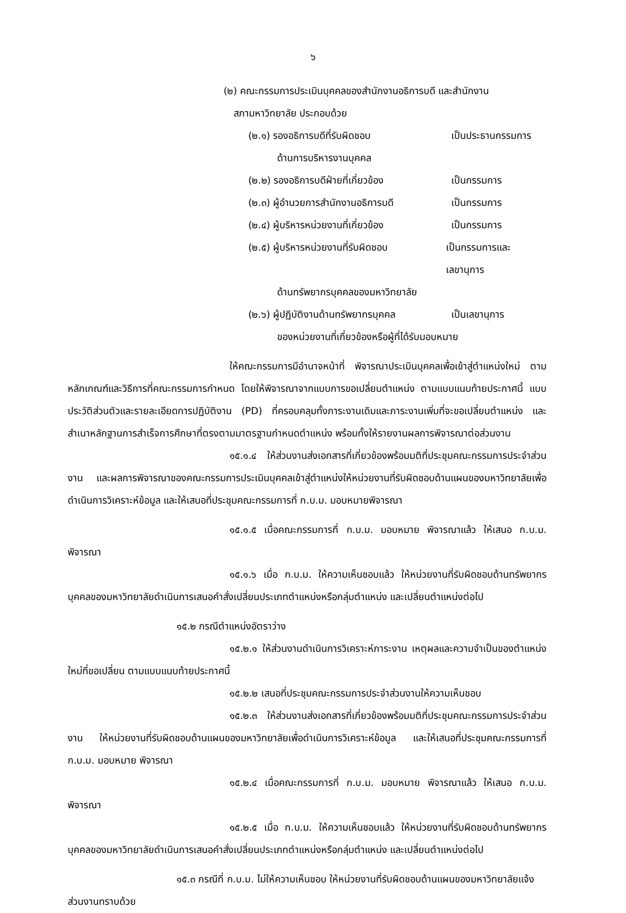๖
(๒) คณะกรรมการประเมินบุคคลของสำนักงานอธิการบดี และสำนักงาน
สภามหาวิทยาลัย ประกอบด้วย
(๒.๑) รองอธิการบดีที่รับผิดชอบ เป็นประธานกรรมการ
ด้านการบริหารงานบุคคล
(๒.๒) รองอธิการบดีฝ่ายที่เกี่ยวข้อง เป็นกรรมการ
(๒.๓) ผู้อำนวยการสำนักงานอธิการบดี เป็นกรรมการ
(๒.๔) ผู้บริหารหน่วยงานที่เกี่ยวข้อง เป็นกรรมการ
(๒.๕) ผู้บริหารหน่วยงานที่รับผิดชอบ เป็นกรรมการและเลขานุการ
ด้านทรัพยากรบุคคลของมหาวิทยาลัย
(๒.๖) ผู้ปฏิบัติงานด้านทรัพยากรบุคคล เป็นเลขานุการ
ของหน่วยงานที่เกี่ยวข้องหรือผู้ที่ได้รับมอบหมาย
ให้คณะกรรมการมีอำนาจหน้าที่ พิจารณาประเมินบุคคลเพื่อเข้าสู่ตำแหน่งใหม่ ตามหลักเกณฑ์และวิธีการที่คณะกรรมการกำหนด โดยให้พิจารณาจากแบบการขอเปลี่ยนตำแหน่ง ตามแบบแนบท้ายประกาศนี้ แบบประวัติส่วนตัวและรายละเอียดการปฏิบัติงาน (PD) ที่ครอบคลุมทั้งภาระงานเดิมและภาระงานเพิ่มที่จะขอเปลี่ยนตำแหน่ง และสำเนาหลักฐานการสำเร็จการศึกษาที่ตรงตามมาตรฐานกำหนดตำแหน่ง พร้อมทั้งให้รายงานผลการพิจารณาต่อส่วนงาน
๑๕.๑.๔ ให้ส่วนงานส่งเอกสารที่เกี่ยวข้องพร้อมมติที่ประชุมคณะกรรมการประจำส่วนงาน และผลการพิจารณาของคณะกรรมการประเมินบุคคลเข้าสู่ตำแหน่งให้หน่วยงานที่รับผิดชอบด้านแผนของมหาวิทยาลัยเพื่อดำเนินการวิเคราะห์ข้อมูล และให้เสนอที่ประชุมคณะกรรมการที่ ก.บ.ม. มอบหมายพิจารณา
๑๕.๑.๕ เมื่อคณะกรรมการที่ ก.บ.ม. มอบหมาย พิจารณาแล้ว ให้เสนอ ก.บ.ม. พิจารณา
๑๕.๑.๖ เมื่อ ก.บ.ม. ให้ความเห็นชอบแล้ว ให้หน่วยงานที่รับผิดชอบด้านทรัพยากรบุคคลของมหาวิทยาลัยดำเนินการเสนอคำสั่งเปลี่ยนประเภทตำแหน่งหรือกลุ่มตำแหน่ง และเปลี่ยนตำแหน่งต่อไป
๑๕.๒ กรณีตำแหน่งอัตราว่าง
๑๕.๒.๑ ให้ส่วนงานดำเนินการวิเคราะห์ภาระงาน เหตุผลและความจำเป็นของตำแหน่งใหม่ที่ขอเปลี่ยน ตามแบบแนบท้ายประกาศนี้
๑๕.๒.๒ เสนอที่ประชุมคณะกรรมการประจำส่วนงานให้ความเห็นชอบ
๑๕.๒.๓ ให้ส่วนงานส่งเอกสารที่เกี่ยวข้องพร้อมมติที่ประชุมคณะกรรมการประจำส่วนงาน ให้หน่วยงานที่รับผิดชอบด้านแผนของมหาวิทยาลัยเพื่อดำเนินการวิเคราะห์ข้อมูล และให้เสนอที่ประชุมคณะกรรมการที่ ก.บ.ม. มอบหมาย พิจารณา
๑๕.๒.๔ เมื่อคณะกรรมการที่ ก.บ.ม. มอบหมาย พิจารณาแล้ว ให้เสนอ ก.บ.ม. พิจารณา
๑๕.๒.๕ เมื่อ ก.บ.ม. ให้ความเห็นชอบแล้ว ให้หน่วยงานที่รับผิดชอบด้านทรัพยากรบุคคลของมหาวิทยาลัยดำเนินการเสนอคำสั่งเปลี่ยนประเภทตำแหน่งหรือกลุ่มตำแหน่ง และเปลี่ยนตำแหน่งต่อไป
๑๕.๓ กรณีที่ ก.บ.ม. ไม่ให้ความเห็นชอบ ให้หน่วยงานที่รับผิดชอบด้านแผนของมหาวิทยาลัยแจ้งส่วนงานทราบด้วย